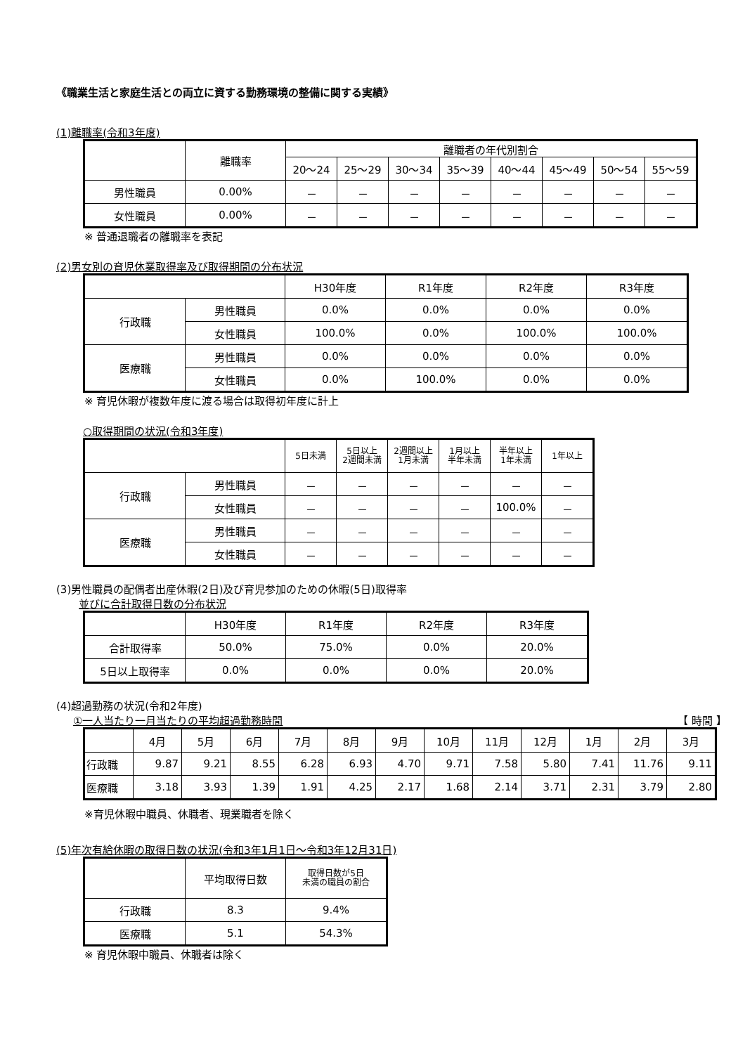《職業生活と家庭生活との両立に資する勤務環境の整備に関する実績》
(1)離職率(令和3年度)
| | 離職率 | 離職者の年代別割合 | | | | | | | |
| --- | --- | --- | --- | --- | --- | --- | --- | --- | --- |
| | | 20～24 | 25～29 | 30～34 | 35～39 | 40～44 | 45～49 | 50～54 | 55～59 |
| 男性職員 | 0.00% | － | － | － | － | － | － | － | － |
| 女性職員 | 0.00% | － | － | － | － | － | － | － | － |
※ 普通退職者の離職率を表記
(2)男女別の育児休業取得率及び取得期間の分布状況
| | | H30年度 | R1年度 | R2年度 | R3年度 |
| --- | --- | --- | --- | --- | --- |
| 行政職 | 男性職員 | 0.0% | 0.0% | 0.0% | 0.0% |
| | 女性職員 | 100.0% | 0.0% | 100.0% | 100.0% |
| 医療職 | 男性職員 | 0.0% | 0.0% | 0.0% | 0.0% |
| | 女性職員 | 0.0% | 100.0% | 0.0% | 0.0% |
※ 育児休暇が複数年度に渡る場合は取得初年度に計上
○取得期間の状況(令和3年度)
| | | 5日未満 | 5日以上 2週間未満 | 2週間以上 1月未満 | 1月以上 半年未満 | 半年以上 1年未満 | 1年以上 |
| --- | --- | --- | --- | --- | --- | --- | --- |
| 行政職 | 男性職員 | － | － | － | － | － | － |
| | 女性職員 | － | － | － | － | 100.0% | － |
| 医療職 | 男性職員 | － | － | － | － | － | － |
| | 女性職員 | － | － | － | － | － | － |
(3)男性職員の配偶者出産休暇(2日)及び育児参加のための休暇(5日)取得率
並びに合計取得日数の分布状況
| | H30年度 | R1年度 | R2年度 | R3年度 |
| --- | --- | --- | --- | --- |
| 合計取得率 | 50.0% | 75.0% | 0.0% | 20.0% |
| 5日以上取得率 | 0.0% | 0.0% | 0.0% | 20.0% |
(4)超過勤務の状況(令和2年度)
①一人当たり一月当たりの平均超過勤務時間 【 時間 】
| | 4月 | 5月 | 6月 | 7月 | 8月 | 9月 | 10月 | 11月 | 12月 | 1月 | 2月 | 3月 |
| --- | --- | --- | --- | --- | --- | --- | --- | --- | --- | --- | --- | --- |
| 行政職 | 9.87 | 9.21 | 8.55 | 6.28 | 6.93 | 4.70 | 9.71 | 7.58 | 5.80 | 7.41 | 11.76 | 9.11 |
| 医療職 | 3.18 | 3.93 | 1.39 | 1.91 | 4.25 | 2.17 | 1.68 | 2.14 | 3.71 | 2.31 | 3.79 | 2.80 |
※育児休暇中職員、休職者、現業職者を除く
(5)年次有給休暇の取得日数の状況(令和3年1月1日～令和3年12月31日)
| | 平均取得日数 | 取得日数が5日 未満の職員の割合 |
| --- | --- | --- |
| 行政職 | 8.3 | 9.4% |
| 医療職 | 5.1 | 54.3% |
※ 育児休暇中職員、休職者は除く